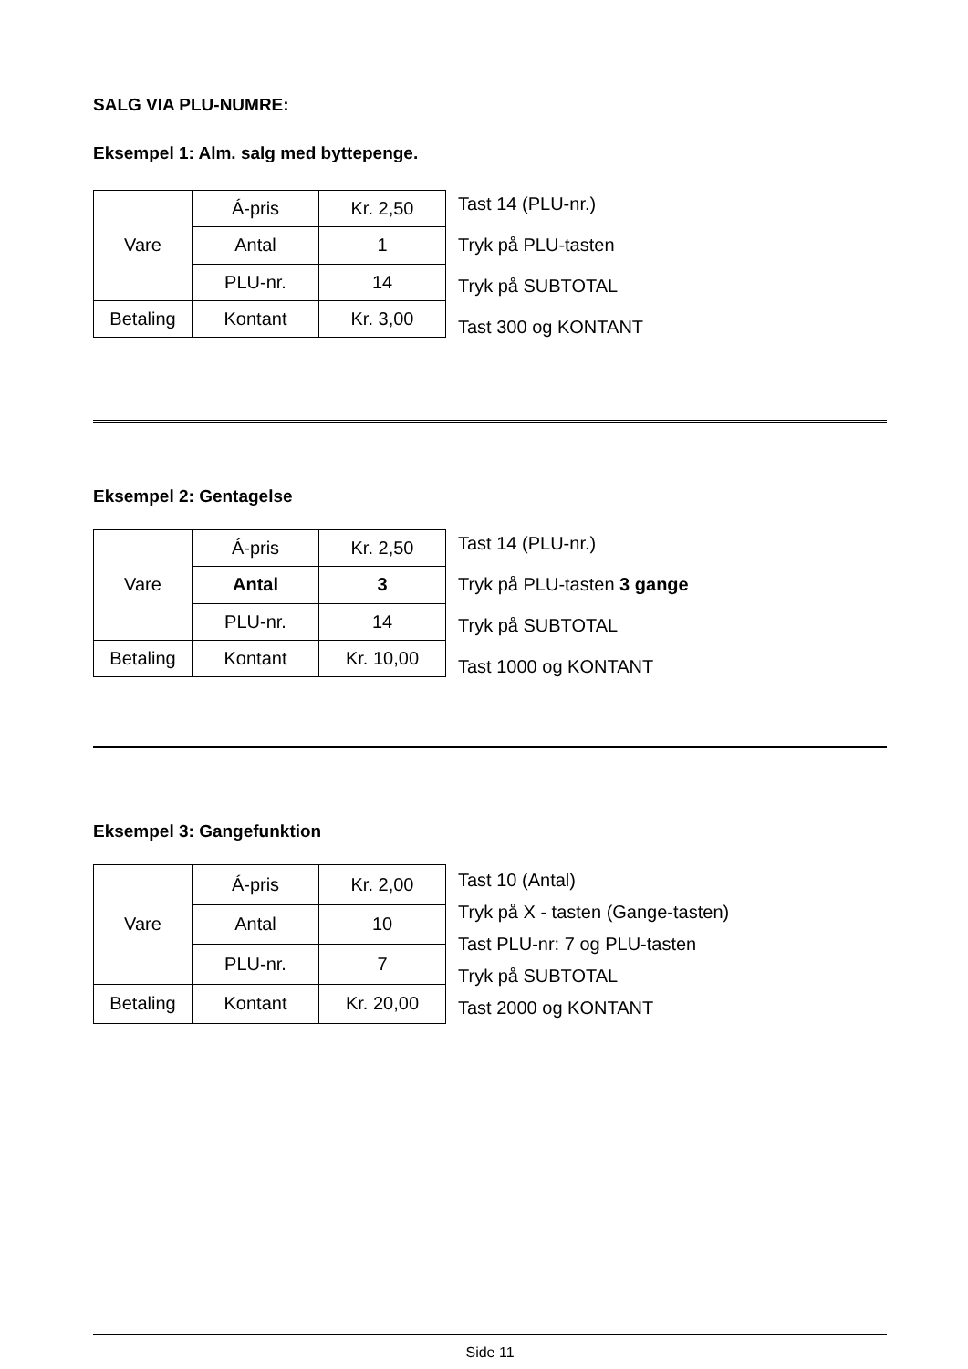SALG VIA PLU-NUMRE:
Eksempel 1: Alm. salg med byttepenge.
| Vare | Á-pris | Kr. 2,50 |
| | Antal | 1 |
| | PLU-nr. | 14 |
| Betaling | Kontant | Kr. 3,00 |
Tast 14 (PLU-nr.)
Tryk på PLU-tasten
Tryk på SUBTOTAL
Tast 300 og KONTANT
Eksempel 2: Gentagelse
| Vare | Á-pris | Kr. 2,50 |
| | Antal | 3 |
| | PLU-nr. | 14 |
| Betaling | Kontant | Kr. 10,00 |
Tast 14 (PLU-nr.)
Tryk på PLU-tasten 3 gange
Tryk på SUBTOTAL
Tast 1000 og KONTANT
Eksempel 3: Gangefunktion
| Vare | Á-pris | Kr. 2,00 |
| | Antal | 10 |
| | PLU-nr. | 7 |
| Betaling | Kontant | Kr. 20,00 |
Tast 10 (Antal)
Tryk på X - tasten (Gange-tasten)
Tast PLU-nr: 7 og PLU-tasten
Tryk på SUBTOTAL
Tast 2000 og KONTANT
Side 11